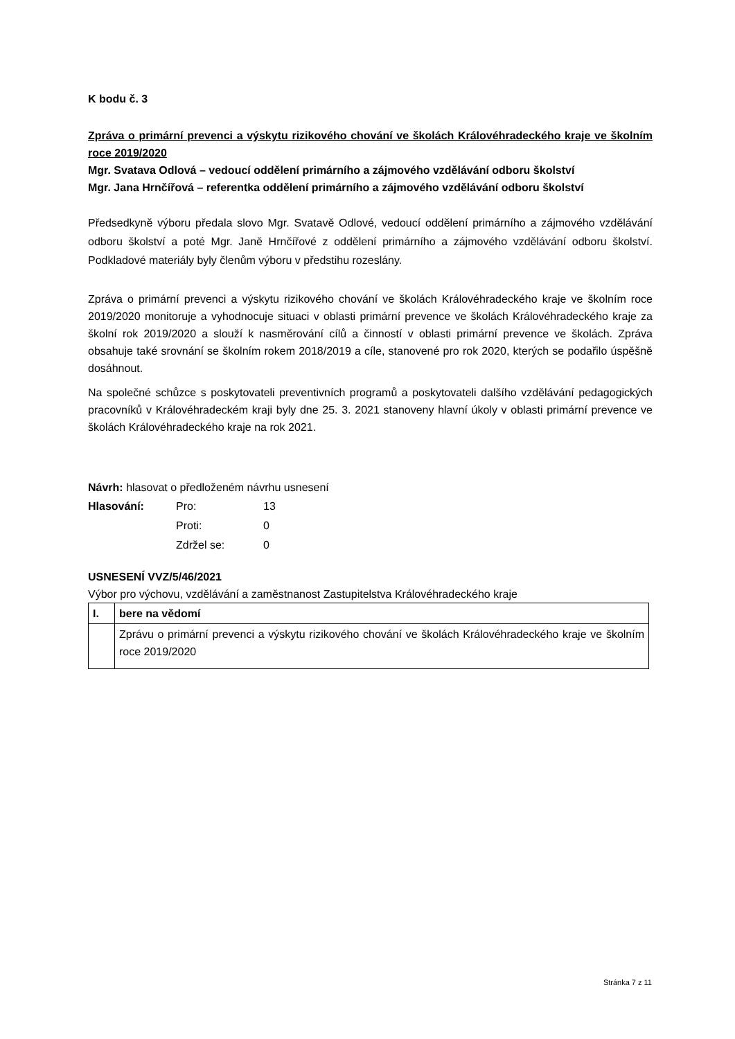K bodu č. 3
Zpráva o primární prevenci a výskytu rizikového chování ve školách Královéhradeckého kraje ve školním roce 2019/2020
Mgr. Svatava Odlová – vedoucí oddělení primárního a zájmového vzdělávání odboru školství
Mgr. Jana Hrnčířová – referentka oddělení primárního a zájmového vzdělávání odboru školství
Předsedkyně výboru předala slovo Mgr. Svatavě Odlové, vedoucí oddělení primárního a zájmového vzdělávání odboru školství a poté Mgr. Janě Hrnčířové z oddělení primárního a zájmového vzdělávání odboru školství. Podkladové materiály byly členům výboru v předstihu rozeslány.
Zpráva o primární prevenci a výskytu rizikového chování ve školách Královéhradeckého kraje ve školním roce 2019/2020 monitoruje a vyhodnocuje situaci v oblasti primární prevence ve školách Královéhradeckého kraje za školní rok 2019/2020 a slouží k nasměrování cílů a činností v oblasti primární prevence ve školách. Zpráva obsahuje také srovnání se školním rokem 2018/2019 a cíle, stanovené pro rok 2020, kterých se podařilo úspěšně dosáhnout.
Na společné schůzce s poskytovateli preventivních programů a poskytovateli dalšího vzdělávání pedagogických pracovníků v Královéhradeckém kraji byly dne 25. 3. 2021 stanoveny hlavní úkoly v oblasti primární prevence ve školách Královéhradeckého kraje na rok 2021.
Návrh: hlasovat o předloženém návrhu usnesení
| Hlasování: | Pro: | 13 |
| | Proti: | 0 |
| | Zdržel se: | 0 |
USNESENÍ VVZ/5/46/2021
Výbor pro výchovu, vzdělávání a zaměstnanost Zastupitelstva Královéhradeckého kraje
| I. | bere na vědomí |
| | Zprávu o primární prevenci a výskytu rizikového chování ve školách Královéhradeckého kraje ve školním roce 2019/2020 |
Stránka 7 z 11